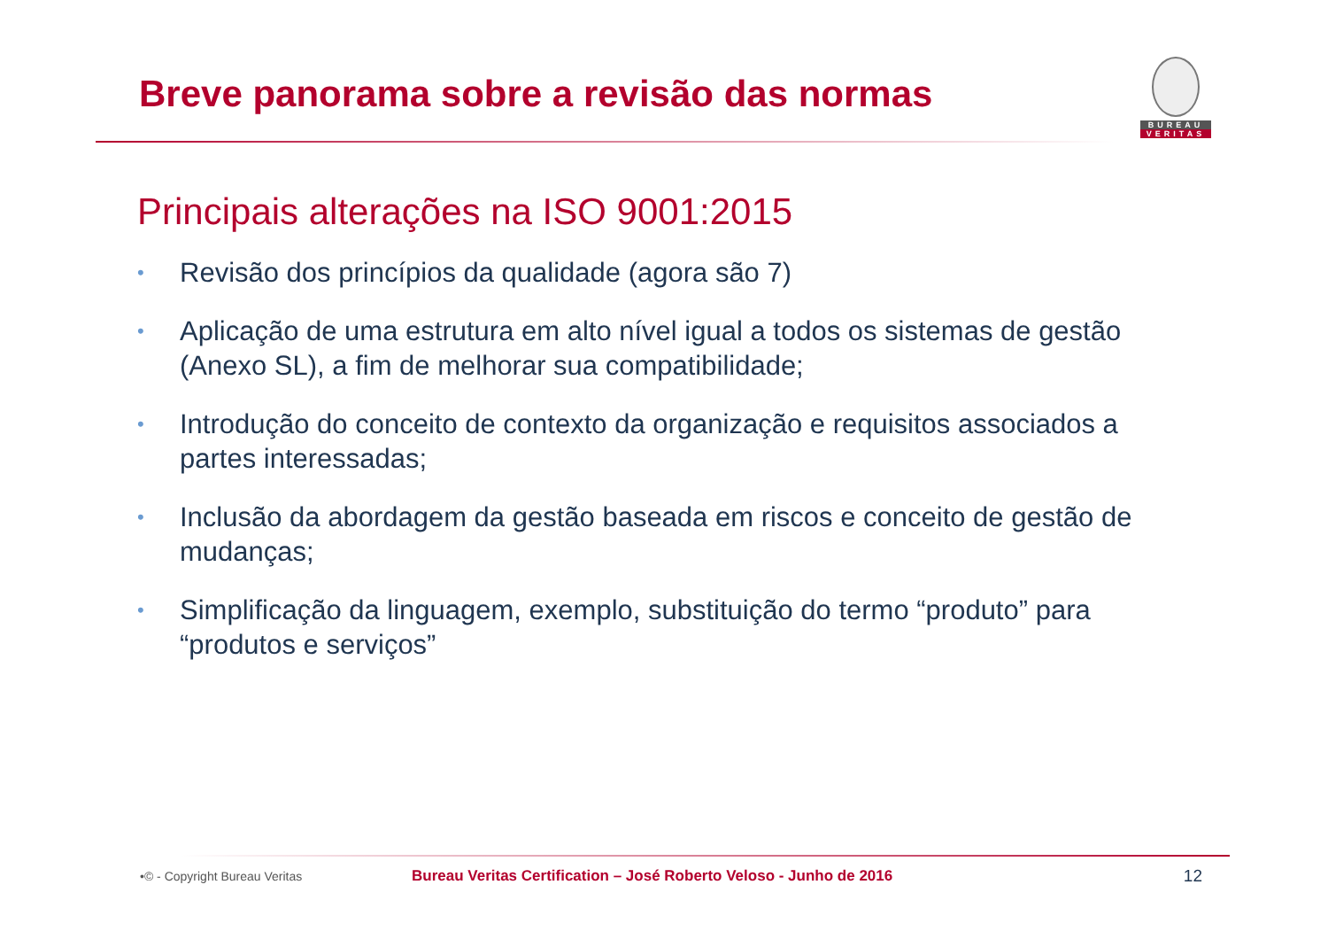Breve panorama sobre a revisão das normas
BUREAU
VERITAS
Principais alterações na ISO 9001:2015
• Revisão dos princípios da qualidade (agora são 7)
• Aplicação de uma estrutura em alto nível igual a todos os sistemas de gestão (Anexo SL), a fim de melhorar sua compatibilidade;
• Introdução do conceito de contexto da organização e requisitos associados a partes interessadas;
• Inclusão da abordagem da gestão baseada em riscos e conceito de gestão de mudanças;
• Simplificação da linguagem, exemplo, substituição do termo “produto” para “produtos e serviços”
•© - Copyright Bureau Veritas
Bureau Veritas Certification – José Roberto Veloso - Junho de 2016 12